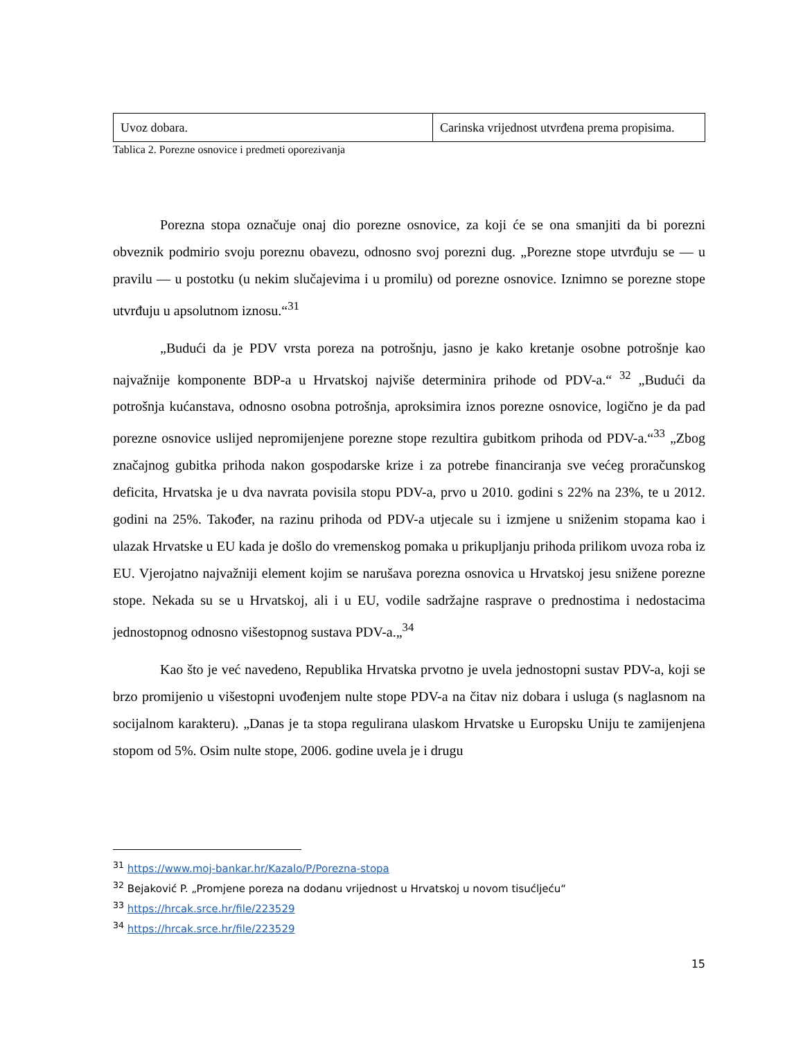| Uvoz dobara. | Carinska vrijednost utvrđena prema propisima. |
Tablica 2. Porezne osnovice i predmeti oporezivanja
Porezna stopa označuje onaj dio porezne osnovice, za koji će se ona smanjiti da bi porezni obveznik podmirio svoju poreznu obavezu, odnosno svoj porezni dug. „Porezne stope utvrđuju se — u pravilu — u postotku (u nekim slučajevima i u promilu) od porezne osnovice. Iznimno se porezne stope utvrđuju u apsolutnom iznosu.“<sup>31</sup>
„Budući da je PDV vrsta poreza na potrošnju, jasno je kako kretanje osobne potrošnje kao najvažnije komponente BDP-a u Hrvatskoj najviše determinira prihode od PDV-a.“ <sup>32</sup> „Budući da potrošnja kućanstava, odnosno osobna potrošnja, aproksimira iznos porezne osnovice, logično je da pad porezne osnovice uslijed nepromijenjene porezne stope rezultira gubitkom prihoda od PDV-a.“<sup>33</sup> „Zbog značajnog gubitka prihoda nakon gospodarske krize i za potrebe financiranja sve većeg proračunskog deficita, Hrvatska je u dva navrata povisila stopu PDV-a, prvo u 2010. godini s 22% na 23%, te u 2012. godini na 25%. Također, na razinu prihoda od PDV-a utjecale su i izmjene u sniženim stopama kao i ulazak Hrvatske u EU kada je došlo do vremenskog pomaka u prikupljanju prihoda prilikom uvoza roba iz EU. Vjerojatno najvažniji element kojim se narušava porezna osnovica u Hrvatskoj jesu snižene porezne stope. Nekada su se u Hrvatskoj, ali i u EU, vodile sadržajne rasprave o prednostima i nedostacima jednostopnog odnosno višestopnog sustava PDV-a.„<sup>34</sup>
Kao što je već navedeno, Republika Hrvatska prvotno je uvela jednostopni sustav PDV-a, koji se brzo promijenio u višestopni uvođenjem nulte stope PDV-a na čitav niz dobara i usluga (s naglasnom na socijalnom karakteru). „Danas je ta stopa regulirana ulaskom Hrvatske u Europsku Uniju te zamijenjena stopom od 5%. Osim nulte stope, 2006. godine uvela je i drugu
<sup>31</sup> https://www.moj-bankar.hr/Kazalo/P/Porezna-stopa
<sup>32</sup> Bejaković P. „Promjene poreza na dodanu vrijednost u Hrvatskoj u novom tisućljeću“
<sup>33</sup> https://hrcak.srce.hr/file/223529
<sup>34</sup> https://hrcak.srce.hr/file/223529
15